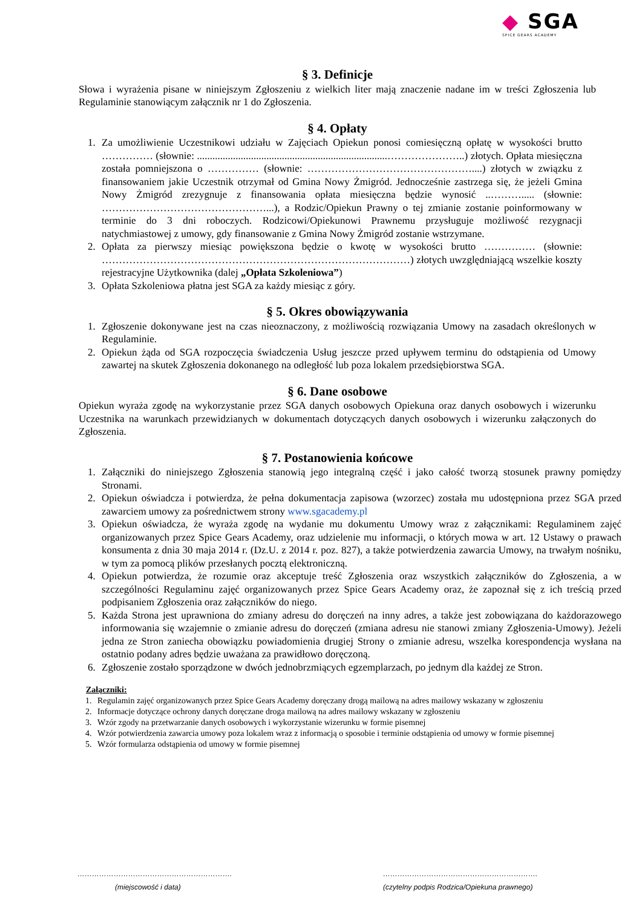◆ SGA
SPICE GEARS ACADEMY
§ 3. Definicje
Słowa i wyrażenia pisane w niniejszym Zgłoszeniu z wielkich liter mają znaczenie nadane im w treści Zgłoszenia lub Regulaminie stanowiącym załącznik nr 1 do Zgłoszenia.
§ 4. Opłaty
1. Za umożliwienie Uczestnikowi udziału w Zajęciach Opiekun ponosi comiesięczną opłatę w wysokości brutto …………… (słownie: ..........................................................................…………………..) złotych. Opłata miesięczna została pomniejszona o …………… (słownie: …………………………………………....) złotych w związku z finansowaniem jakie Uczestnik otrzymał od Gmina Nowy Żmigród. Jednocześnie zastrzega się, że jeżeli Gmina Nowy Żmigród zrezygnuje z finansowania opłata miesięczna będzie wynosić ..………..... (słownie: …………………………………………...), a Rodzic/Opiekun Prawny o tej zmianie zostanie poinformowany w terminie do 3 dni roboczych. Rodzicowi/Opiekunowi Prawnemu przysługuje możliwość rezygnacji natychmiastowej z umowy, gdy finansowanie z Gmina Nowy Żmigród zostanie wstrzymane.
2. Opłata za pierwszy miesiąc powiększona będzie o kwotę w wysokości brutto …………… (słownie: ………………………………………………………………………………) złotych uwzględniającą wszelkie koszty rejestracyjne Użytkownika (dalej „Opłata Szkoleniowa”)
3. Opłata Szkoleniowa płatna jest SGA za każdy miesiąc z góry.
§ 5. Okres obowiązywania
1. Zgłoszenie dokonywane jest na czas nieoznaczony, z możliwością rozwiązania Umowy na zasadach określonych w Regulaminie.
2. Opiekun żąda od SGA rozpoczęcia świadczenia Usług jeszcze przed upływem terminu do odstąpienia od Umowy zawartej na skutek Zgłoszenia dokonanego na odległość lub poza lokalem przedsiębiorstwa SGA.
§ 6. Dane osobowe
Opiekun wyraża zgodę na wykorzystanie przez SGA danych osobowych Opiekuna oraz danych osobowych i wizerunku Uczestnika na warunkach przewidzianych w dokumentach dotyczących danych osobowych i wizerunku załączonych do Zgłoszenia.
§ 7. Postanowienia końcowe
1. Załączniki do niniejszego Zgłoszenia stanowią jego integralną część i jako całość tworzą stosunek prawny pomiędzy Stronami.
2. Opiekun oświadcza i potwierdza, że pełna dokumentacja zapisowa (wzorzec) została mu udostępniona przez SGA przed zawarciem umowy za pośrednictwem strony www.sgacademy.pl
3. Opiekun oświadcza, że wyraża zgodę na wydanie mu dokumentu Umowy wraz z załącznikami: Regulaminem zajęć organizowanych przez Spice Gears Academy, oraz udzielenie mu informacji, o których mowa w art. 12 Ustawy o prawach konsumenta z dnia 30 maja 2014 r. (Dz.U. z 2014 r. poz. 827), a także potwierdzenia zawarcia Umowy, na trwałym nośniku, w tym za pomocą plików przesłanych pocztą elektroniczną.
4. Opiekun potwierdza, że rozumie oraz akceptuje treść Zgłoszenia oraz wszystkich załączników do Zgłoszenia, a w szczególności Regulaminu zajęć organizowanych przez Spice Gears Academy oraz, że zapoznał się z ich treścią przed podpisaniem Zgłoszenia oraz załączników do niego.
5. Każda Strona jest uprawniona do zmiany adresu do doręczeń na inny adres, a także jest zobowiązana do każdorazowego informowania się wzajemnie o zmianie adresu do doręczeń (zmiana adresu nie stanowi zmiany Zgłoszenia-Umowy). Jeżeli jedna ze Stron zaniecha obowiązku powiadomienia drugiej Strony o zmianie adresu, wszelka korespondencja wysłana na ostatnio podany adres będzie uważana za prawidłowo doręczoną.
6. Zgłoszenie zostało sporządzone w dwóch jednobrzmiących egzemplarzach, po jednym dla każdej ze Stron.
Załączniki:
1. Regulamin zajęć organizowanych przez Spice Gears Academy doręczany drogą mailową na adres mailowy wskazany w zgłoszeniu
2. Informacje dotyczące ochrony danych doręczane droga mailową na adres mailowy wskazany w zgłoszeniu
3. Wzór zgody na przetwarzanie danych osobowych i wykorzystanie wizerunku w formie pisemnej
4. Wzór potwierdzenia zawarcia umowy poza lokalem wraz z informacją o sposobie i terminie odstąpienia od umowy w formie pisemnej
5. Wzór formularza odstąpienia od umowy w formie pisemnej
……………………………………………………….
(miejscowość i data)
……………………………………………………….
(czytelny podpis Rodzica/Opiekuna prawnego)